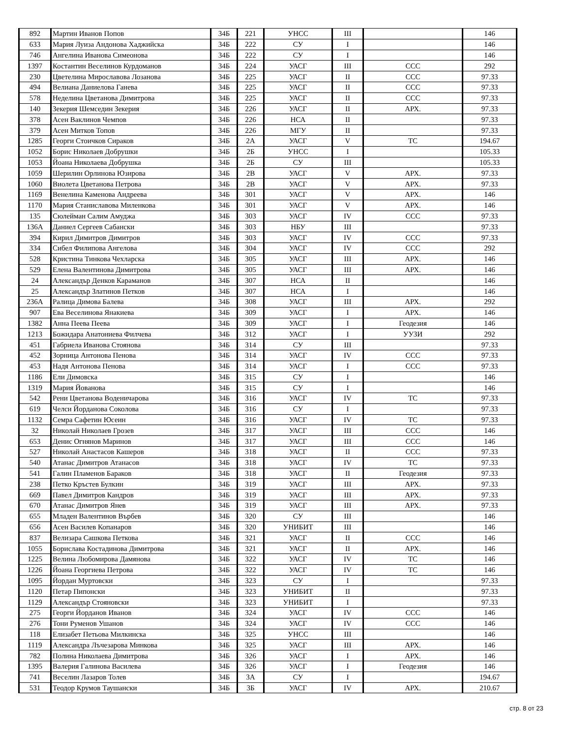| 892 | Мартин Иванов Попов | 34Б | 221 | УНСС | III | | 146 |
| 633 | Мария Луиза Андонова Хаджийска | 34Б | 222 | СУ | I | | 146 |
| 746 | Ангелина Иванова Симеонова | 34Б | 222 | СУ | I | | 146 |
| 1397 | Костантин Веселинов Курдоманов | 34Б | 224 | УАСГ | III | ССС | 292 |
| 230 | Цветелина Мирославова Лозанова | 34Б | 225 | УАСГ | II | ССС | 97.33 |
| 494 | Велиана Даниелова Ганева | 34Б | 225 | УАСГ | II | ССС | 97.33 |
| 578 | Неделина Цветанова Димитрова | 34Б | 225 | УАСГ | II | ССС | 97.33 |
| 140 | Зекерия Шемседин Зекерия | 34Б | 226 | УАСГ | II | АРХ. | 97.33 |
| 378 | Асен Ваклинов Чемпов | 34Б | 226 | НСА | II | | 97.33 |
| 379 | Асен Митков Топов | 34Б | 226 | МГУ | II | | 97.33 |
| 1285 | Георги Стоичков Сираков | 34Б | 2А | УАСГ | V | ТС | 194.67 |
| 1052 | Борис Николаев Добрушки | 34Б | 2Б | УНСС | I | | 105.33 |
| 1053 | Йоана Николаева Добрушка | 34Б | 2Б | СУ | III | | 105.33 |
| 1059 | Шерилин Орлинова Юзирова | 34Б | 2В | УАСГ | V | АРХ. | 97.33 |
| 1060 | Виолета Цветанова Петрова | 34Б | 2В | УАСГ | V | АРХ. | 97.33 |
| 1169 | Венелина Каменова Андреева | 34Б | 301 | УАСГ | V | АРХ. | 146 |
| 1170 | Мария Станиславова Миленкова | 34Б | 301 | УАСГ | V | АРХ. | 146 |
| 135 | Сюлейман Салим Амуджа | 34Б | 303 | УАСГ | IV | ССС | 97.33 |
| 136А | Даниел Сергеев Сабански | 34Б | 303 | НБУ | III | | 97.33 |
| 394 | Кирил Димитров Димитров | 34Б | 303 | УАСГ | IV | ССС | 97.33 |
| 334 | Сибел Филипова Ангелова | 34Б | 304 | УАСГ | IV | ССС | 292 |
| 528 | Кристина Тинкова Чехларска | 34Б | 305 | УАСГ | III | АРХ. | 146 |
| 529 | Елена Валентинова Димитрова | 34Б | 305 | УАСГ | III | АРХ. | 146 |
| 24 | Александър Денков Караманов | 34Б | 307 | НСА | II | | 146 |
| 25 | Александър Златинов Петков | 34Б | 307 | НСА | I | | 146 |
| 236А | Ралица Димова Балева | 34Б | 308 | УАСГ | III | АРХ. | 292 |
| 907 | Ева Веселинова Янакиева | 34Б | 309 | УАСГ | I | АРХ. | 146 |
| 1382 | Анна Пеева Пеева | 34Б | 309 | УАСГ | I | Геодезия | 146 |
| 1213 | Божидара Анатониева Филчева | 34Б | 312 | УАСГ | I | УУЗИ | 292 |
| 451 | Габриела Иванова Стоянова | 34Б | 314 | СУ | III | | 97.33 |
| 452 | Зорница Антонова Пенова | 34Б | 314 | УАСГ | IV | ССС | 97.33 |
| 453 | Надя Антонова Пенова | 34Б | 314 | УАСГ | I | ССС | 97.33 |
| 1186 | Ели Димовска | 34Б | 315 | СУ | I | | 146 |
| 1319 | Мария Йованова | 34Б | 315 | СУ | I | | 146 |
| 542 | Рени Цветанова Воденичарова | 34Б | 316 | УАСГ | IV | ТС | 97.33 |
| 619 | Челси Йорданова Соколова | 34Б | 316 | СУ | I | | 97.33 |
| 1132 | Семра Сафетин Юсеин | 34Б | 316 | УАСГ | IV | ТС | 97.33 |
| 32 | Николай Николаев Грозев | 34Б | 317 | УАСГ | III | ССС | 146 |
| 653 | Денис Огнянов Маринов | 34Б | 317 | УАСГ | III | ССС | 146 |
| 527 | Николай Анастасов Кашеров | 34Б | 318 | УАСГ | II | ССС | 97.33 |
| 540 | Атанас Димитров Атанасов | 34Б | 318 | УАСГ | IV | ТС | 97.33 |
| 541 | Галин Пламенов Бараков | 34Б | 318 | УАСГ | II | Геодезия | 97.33 |
| 238 | Петко Кръстев Булкин | 34Б | 319 | УАСГ | III | АРХ. | 97.33 |
| 669 | Павел Димитров Кандров | 34Б | 319 | УАСГ | III | АРХ. | 97.33 |
| 670 | Атанас Димитров Янев | 34Б | 319 | УАСГ | III | АРХ. | 97.33 |
| 655 | Младен Валентинов Върбев | 34Б | 320 | СУ | III | | 146 |
| 656 | Асен Василев Копанаров | 34Б | 320 | УНИБИТ | III | | 146 |
| 837 | Велизара Сашкова Петкова | 34Б | 321 | УАСГ | II | ССС | 146 |
| 1055 | Борислава Костадинова Димитрова | 34Б | 321 | УАСГ | II | АРХ. | 146 |
| 1225 | Велина Любомирова Дамянова | 34Б | 322 | УАСГ | IV | ТС | 146 |
| 1226 | Йоана Георгиева Петрова | 34Б | 322 | УАСГ | IV | ТС | 146 |
| 1095 | Йордан Муртовски | 34Б | 323 | СУ | I | | 97.33 |
| 1120 | Петар Пипонски | 34Б | 323 | УНИБИТ | II | | 97.33 |
| 1129 | Александър Стояновски | 34Б | 323 | УНИБИТ | I | | 97.33 |
| 275 | Георги Йорданов Иванов | 34Б | 324 | УАСГ | IV | ССС | 146 |
| 276 | Тони Руменов Ушанов | 34Б | 324 | УАСГ | IV | ССС | 146 |
| 118 | Елизабет Петьова Милкинска | 34Б | 325 | УНСС | III | | 146 |
| 1119 | Александра Лъчезарова Минкова | 34Б | 325 | УАСГ | III | АРХ. | 146 |
| 782 | Полина Николаева Димитрова | 34Б | 326 | УАСГ | I | АРХ. | 146 |
| 1395 | Валерия Галинова Василева | 34Б | 326 | УАСГ | I | Геодезия | 146 |
| 741 | Веселин Лазаров Толев | 34Б | 3А | СУ | I | | 194.67 |
| 531 | Теодор Крумов Таушански | 34Б | 3Б | УАСГ | IV | АРХ. | 210.67 |
стр. 8 от 23